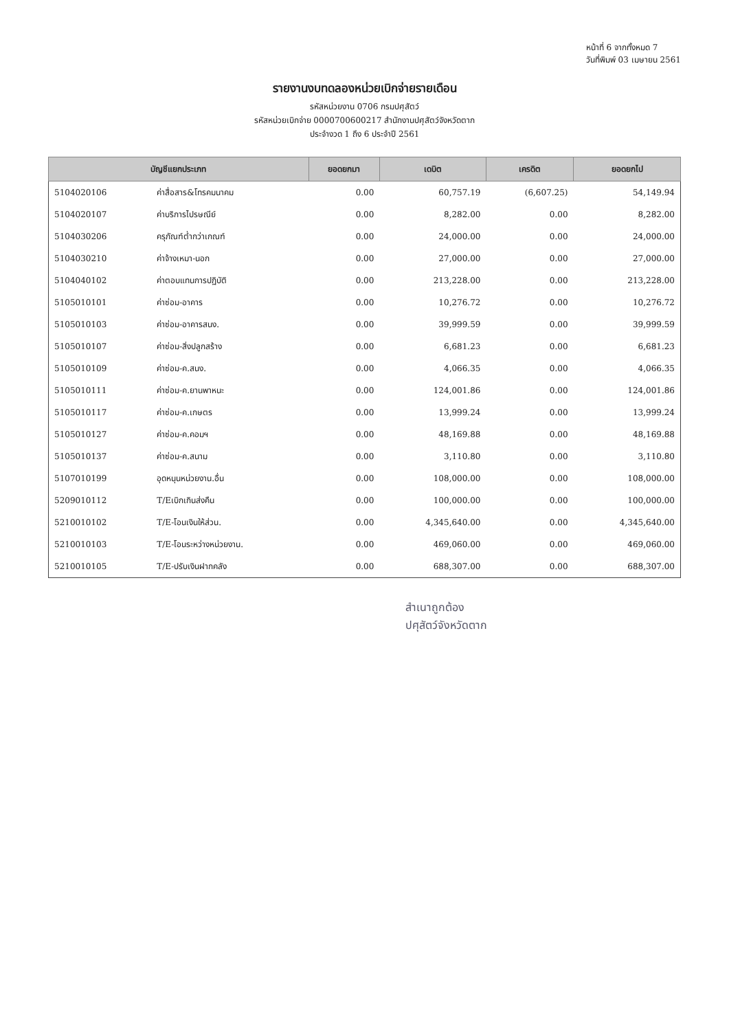หน้าที่ 6 จากทั้งหมด 7
วันที่พิมพ์ 03 เมษายน 2561
รายงานงบทดลองหน่วยเบิกจ่ายรายเดือน
รหัสหน่วยงาน 0706 กรมปศุสัตว์
รหัสหน่วยเบิกจ่าย 0000700600217 สำนักงานปศุสัตว์จังหวัดตาก
ประจำงวด 1 ถึง 6 ประจำปี 2561
| บัญชีแยกประเภท | | ยอดยกมา | เดบิต | เครดิต | ยอดยกไป |
| --- | --- | --- | --- | --- | --- |
| 5104020106 | ค่าสื่อสาร&โทรคมนาคม | 0.00 | 60,757.19 | (6,607.25) | 54,149.94 |
| 5104020107 | ค่าบริการไปรษณีย์ | 0.00 | 8,282.00 | 0.00 | 8,282.00 |
| 5104030206 | ครุภัณฑ์ต่ำกว่าเกณฑ์ | 0.00 | 24,000.00 | 0.00 | 24,000.00 |
| 5104030210 | ค่าจ้างเหมา-นอก | 0.00 | 27,000.00 | 0.00 | 27,000.00 |
| 5104040102 | ค่าตอบแทนการปฏิบัติ | 0.00 | 213,228.00 | 0.00 | 213,228.00 |
| 5105010101 | ค่าซ่อม-อาคาร | 0.00 | 10,276.72 | 0.00 | 10,276.72 |
| 5105010103 | ค่าซ่อม-อาคารสนง. | 0.00 | 39,999.59 | 0.00 | 39,999.59 |
| 5105010107 | ค่าซ่อม-สิ่งปลูกสร้าง | 0.00 | 6,681.23 | 0.00 | 6,681.23 |
| 5105010109 | ค่าซ่อม-ค.สนง. | 0.00 | 4,066.35 | 0.00 | 4,066.35 |
| 5105010111 | ค่าซ่อม-ค.ยานพาหนะ | 0.00 | 124,001.86 | 0.00 | 124,001.86 |
| 5105010117 | ค่าซ่อม-ค.เกษตร | 0.00 | 13,999.24 | 0.00 | 13,999.24 |
| 5105010127 | ค่าซ่อม-ค.คอมฯ | 0.00 | 48,169.88 | 0.00 | 48,169.88 |
| 5105010137 | ค่าซ่อม-ค.สนาม | 0.00 | 3,110.80 | 0.00 | 3,110.80 |
| 5107010199 | อุดหนุนหน่วยงาน.อื่น | 0.00 | 108,000.00 | 0.00 | 108,000.00 |
| 5209010112 | T/Eเบิกเกินส่งคืน | 0.00 | 100,000.00 | 0.00 | 100,000.00 |
| 5210010102 | T/E-โอนเงินให้ส่วน. | 0.00 | 4,345,640.00 | 0.00 | 4,345,640.00 |
| 5210010103 | T/E-โอนระหว่างหน่วยงาน. | 0.00 | 469,060.00 | 0.00 | 469,060.00 |
| 5210010105 | T/E-ปรับเงินฝากคลัง | 0.00 | 688,307.00 | 0.00 | 688,307.00 |
สำเนาถูกต้อง
ปศุสัตว์จังหวัดตาก